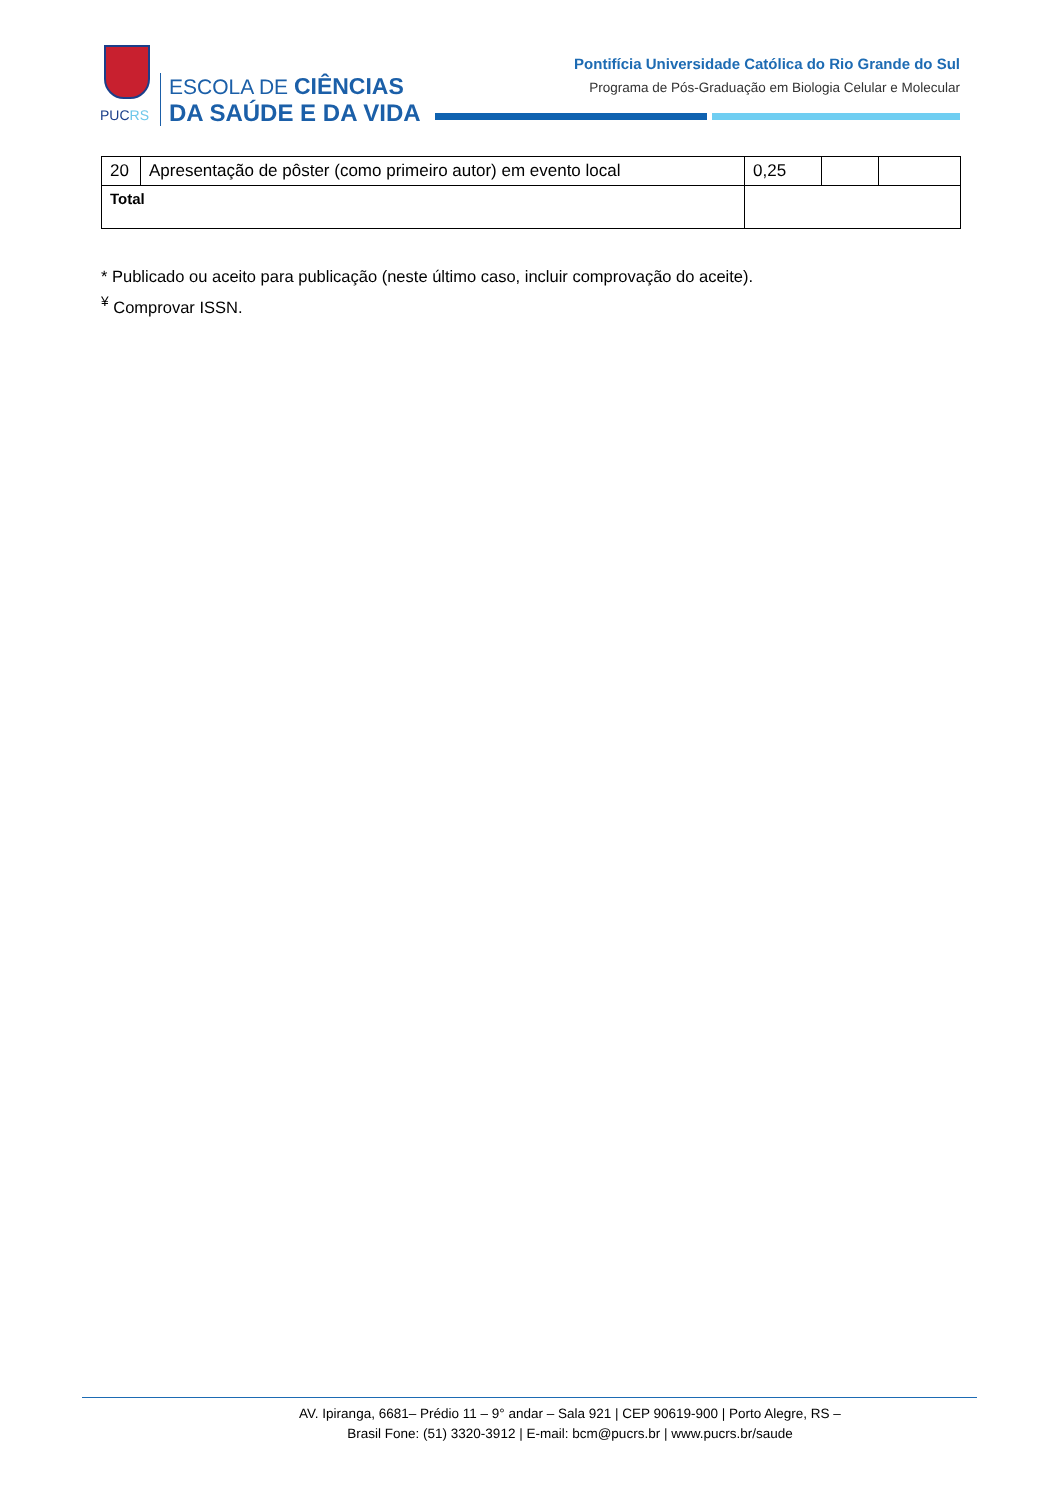PUCRS
ESCOLA DE CIÊNCIAS
DA SAÚDE E DA VIDA
Pontifícia Universidade Católica do Rio Grande do Sul
Programa de Pós-Graduação em Biologia Celular e Molecular
| 20 | Apresentação de pôster (como primeiro autor) em evento local | 0,25 | | |
| Total | | | | |
* Publicado ou aceito para publicação (neste último caso, incluir comprovação do aceite).
<sup>¥</sup> Comprovar ISSN.
AV. Ipiranga, 6681– Prédio 11 – 9° andar – Sala 921 | CEP 90619-900 | Porto Alegre, RS – Brasil Fone: (51) 3320-3912 | E-mail: bcm@pucrs.br | www.pucrs.br/saude